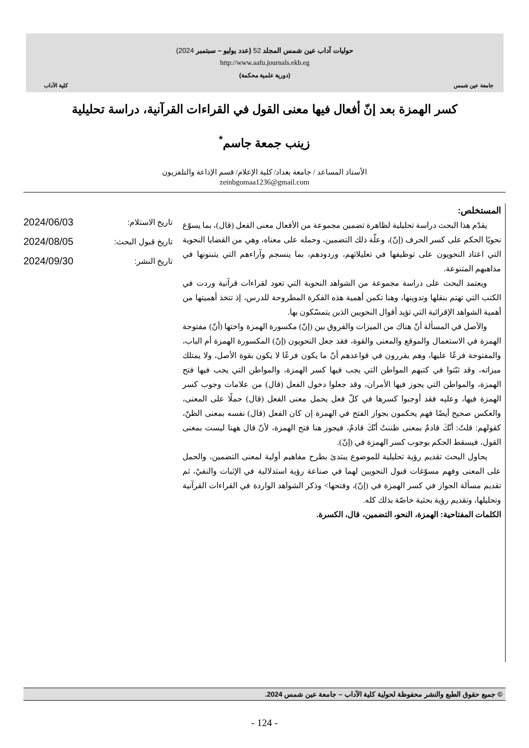جامعة عين شمس
حوليات آداب عين شمس المجلد 52 (عدد يوليو – سبتمبر 2024)
http://www.aafu.journals.ekb.eg
(دورية علمية محكمة)
كلية الآداب
كسر الهمزة بعد إنّ أفعال فيها معنى القول في القراءات القرآنية، دراسة تحليلية
زينب جمعة جاسم<sup>*</sup>
الأستاذ المساعد / جامعة بغداد/ كلية الإعلام/ قسم الإذاعة والتلفزيون
zeinbgomaa1236@gmail.com
المستخلص:
يقدّم هذا البحث دراسة تحليلية لظاهرة تضمين مجموعة من الأفعال معنى الفعل (قال)، بما يسوّغ نحويًا الحكم على كسر الحرف (إنّ)، وعلّة ذلك التضمين، وحمله على معناه، وهي من القضايا النحوية التي اعتاد النحويون على توظيفها في تعليلاتهم، وردودهم، بما ينسجم وآراءهم التي يتبنونها في مذاهبهم المتنوعة.
ويعتمد البحث على دراسة مجموعة من الشواهد النحوية التي تعود لقراءات قرآنية وردت في الكتب التي تهتم بنقلها وتدوينها، وهنا تكمن أهمية هذه الفكرة المطروحة للدرس، إذ تتخذ أهميتها من أهمية الشواهد الإقرائية التي تؤيد أقوال النحويين الذين يتمسّكون بها.
والأصل في المسألة أنّ هناك من الميزات والفروق بين (إنّ) مكسورة الهمزة واختها (أنّ) مفتوحة الهمزة في الاستعمال والموقع والمعنى والقوة، فقد جعل النحويون (إنّ) المكسورة الهمزة أم الباب، والمفتوحة فرعًا عليها، وهم يقررون في قواعدهم أنّ ما يكون فرعًا لا يكون بقوة الأصل، ولا يمتلك ميزاته، وقد ثبّتوا في كتبهم المواطن التي يجب فيها كسر الهمزة، والمواطن التي يجب فيها فتح الهمزة، والمواطن التي يجوز فيها الأمران، وقد جعلوا دخول الفعل (قال) من علامات وجوب كسر الهمزة فيها، وعليه فقد أوجبوا كسرها في كلّ فعل يحمل معنى الفعل (قال) حملًا على المعنى، والعكس صحيح أيضًا فهم يحكمون بجواز الفتح في الهمزة إن كان الفعل (قال) نفسه بمعنى الظنّ، كقولهم: قلتُ: أنّكَ قادمٌ بمعنى ظننتُ أنّكَ قادمٌ، فيجوز هنا فتح الهمزة، لأنّ قال ههنا ليست بمعنى القول، فيسقط الحكم بوجوب كسر الهمزة في (إنّ).
يحاول البحث تقديم رؤية تحليلية للموضوع يبتدئ بطرح مفاهيم أولية لمعنى التضمين، والحمل على المعنى وفهم مسوّغات قبول النحويين لهما في صناعة رؤية استدلالية في الإثبات والنفيْ، ثم تقديم مسألة الجواز في كسر الهمزة في (إنّ)، وفتحها> وذكر الشواهد الواردة في القراءات القرآنية وتحليلها، وتقديم رؤية بحثية خاصّة بذلك كله.
الكلمات المفتاحية: الهمزة، النحو، التضمين، قال، الكسرة.
تاريخ الاستلام: 2024/06/03
تاريخ قبول البحث: 2024/08/05
تاريخ النشر: 2024/09/30
© جميع حقوق الطبع والنشر محفوظة لحولية كلية الآداب – جامعة عين شمس 2024.
- 124 -